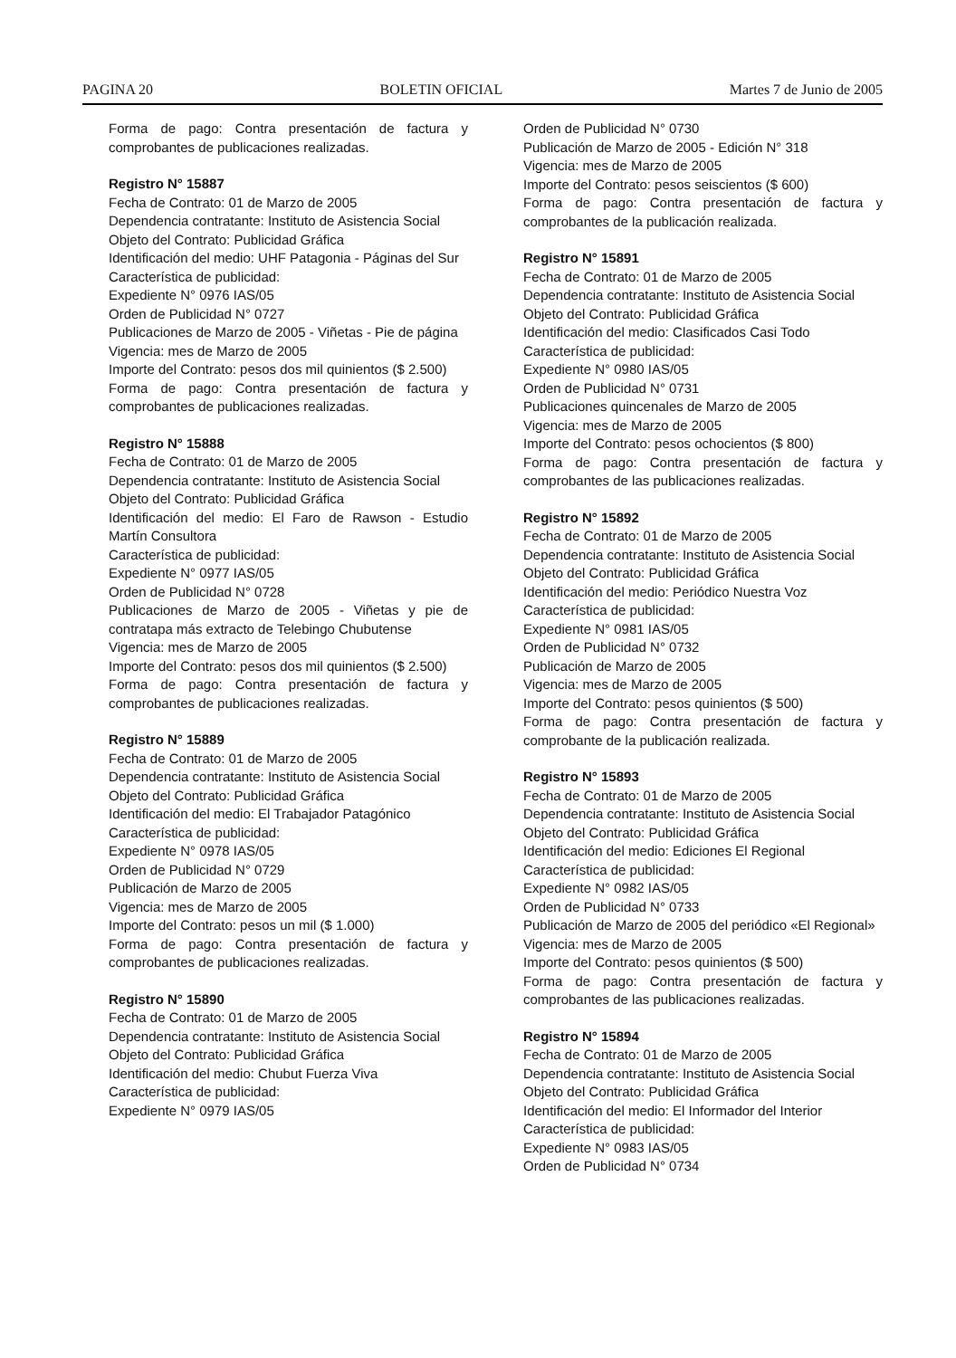PAGINA 20 BOLETIN OFICIAL Martes 7 de Junio de 2005
Forma de pago: Contra presentación de factura y comprobantes de publicaciones realizadas.
Registro N° 15887
Fecha de Contrato: 01 de Marzo de 2005
Dependencia contratante: Instituto de Asistencia Social
Objeto del Contrato: Publicidad Gráfica
Identificación del medio: UHF Patagonia - Páginas del Sur
Característica de publicidad:
Expediente N° 0976 IAS/05
Orden de Publicidad N° 0727
Publicaciones de Marzo de 2005 - Viñetas - Pie de página
Vigencia: mes de Marzo de 2005
Importe del Contrato: pesos dos mil quinientos ($ 2.500)
Forma de pago: Contra presentación de factura y comprobantes de publicaciones realizadas.
Registro N° 15888
Fecha de Contrato: 01 de Marzo de 2005
Dependencia contratante: Instituto de Asistencia Social
Objeto del Contrato: Publicidad Gráfica
Identificación del medio: El Faro de Rawson - Estudio Martín Consultora
Característica de publicidad:
Expediente N° 0977 IAS/05
Orden de Publicidad N° 0728
Publicaciones de Marzo de 2005 - Viñetas y pie de contratapa más extracto de Telebingo Chubutense
Vigencia: mes de Marzo de 2005
Importe del Contrato: pesos dos mil quinientos ($ 2.500)
Forma de pago: Contra presentación de factura y comprobantes de publicaciones realizadas.
Registro N° 15889
Fecha de Contrato: 01 de Marzo de 2005
Dependencia contratante: Instituto de Asistencia Social
Objeto del Contrato: Publicidad Gráfica
Identificación del medio: El Trabajador Patagónico
Característica de publicidad:
Expediente N° 0978 IAS/05
Orden de Publicidad N° 0729
Publicación de Marzo de 2005
Vigencia: mes de Marzo de 2005
Importe del Contrato: pesos un mil ($ 1.000)
Forma de pago: Contra presentación de factura y comprobantes de publicaciones realizadas.
Registro N° 15890
Fecha de Contrato: 01 de Marzo de 2005
Dependencia contratante: Instituto de Asistencia Social
Objeto del Contrato: Publicidad Gráfica
Identificación del medio: Chubut Fuerza Viva
Característica de publicidad:
Expediente N° 0979 IAS/05
Orden de Publicidad N° 0730
Publicación de Marzo de 2005 - Edición N° 318
Vigencia: mes de Marzo de 2005
Importe del Contrato: pesos seiscientos ($ 600)
Forma de pago: Contra presentación de factura y comprobantes de la publicación realizada.
Registro N° 15891
Fecha de Contrato: 01 de Marzo de 2005
Dependencia contratante: Instituto de Asistencia Social
Objeto del Contrato: Publicidad Gráfica
Identificación del medio: Clasificados Casi Todo
Característica de publicidad:
Expediente N° 0980 IAS/05
Orden de Publicidad N° 0731
Publicaciones quincenales de Marzo de 2005
Vigencia: mes de Marzo de 2005
Importe del Contrato: pesos ochocientos ($ 800)
Forma de pago: Contra presentación de factura y comprobantes de las publicaciones realizadas.
Registro N° 15892
Fecha de Contrato: 01 de Marzo de 2005
Dependencia contratante: Instituto de Asistencia Social
Objeto del Contrato: Publicidad Gráfica
Identificación del medio: Periódico Nuestra Voz
Característica de publicidad:
Expediente N° 0981 IAS/05
Orden de Publicidad N° 0732
Publicación de Marzo de 2005
Vigencia: mes de Marzo de 2005
Importe del Contrato: pesos quinientos ($ 500)
Forma de pago: Contra presentación de factura y comprobante de la publicación realizada.
Registro N° 15893
Fecha de Contrato: 01 de Marzo de 2005
Dependencia contratante: Instituto de Asistencia Social
Objeto del Contrato: Publicidad Gráfica
Identificación del medio: Ediciones El Regional
Característica de publicidad:
Expediente N° 0982 IAS/05
Orden de Publicidad N° 0733
Publicación de Marzo de 2005 del periódico «El Regional»
Vigencia: mes de Marzo de 2005
Importe del Contrato: pesos quinientos ($ 500)
Forma de pago: Contra presentación de factura y comprobantes de las publicaciones realizadas.
Registro N° 15894
Fecha de Contrato: 01 de Marzo de 2005
Dependencia contratante: Instituto de Asistencia Social
Objeto del Contrato: Publicidad Gráfica
Identificación del medio: El Informador del Interior
Característica de publicidad:
Expediente N° 0983 IAS/05
Orden de Publicidad N° 0734